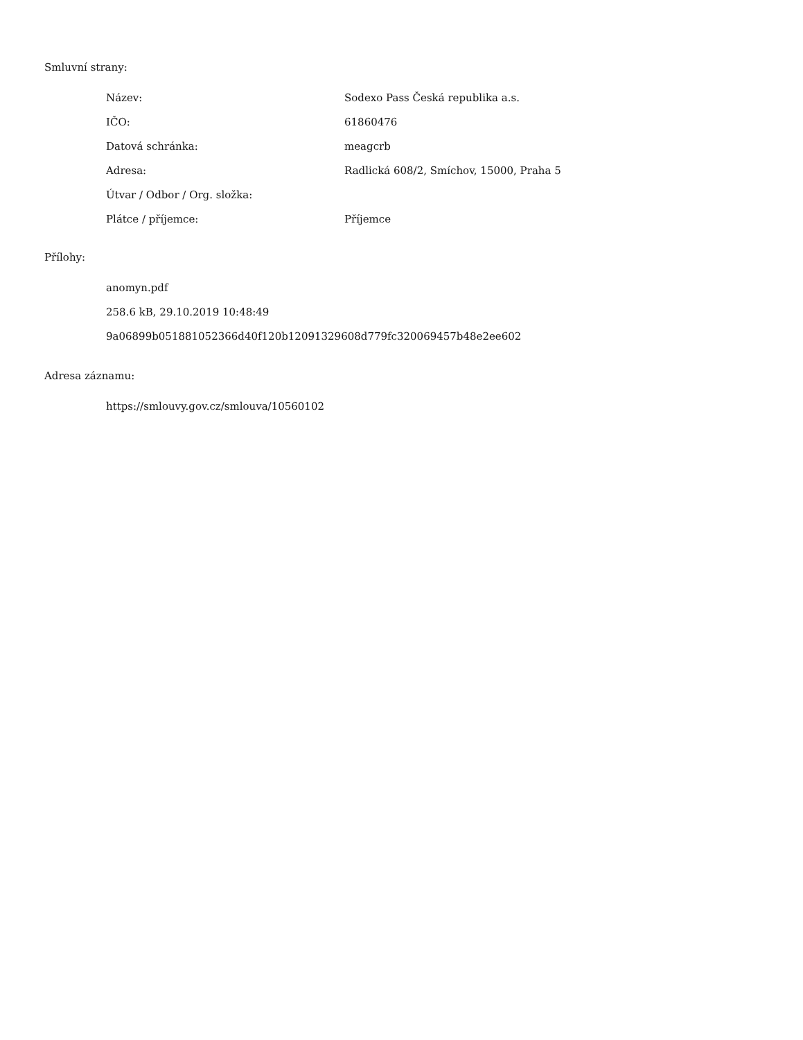Smluvní strany:
| Název: | Sodexo Pass Česká republika a.s. |
| IČO: | 61860476 |
| Datová schránka: | meagcrb |
| Adresa: | Radlická 608/2, Smíchov, 15000, Praha 5 |
| Útvar / Odbor / Org. složka: | |
| Plátce / příjemce: | Příjemce |
Přílohy:
anomyn.pdf
258.6 kB, 29.10.2019 10:48:49
9a06899b051881052366d40f120b12091329608d779fc320069457b48e2ee602
Adresa záznamu:
https://smlouvy.gov.cz/smlouva/10560102